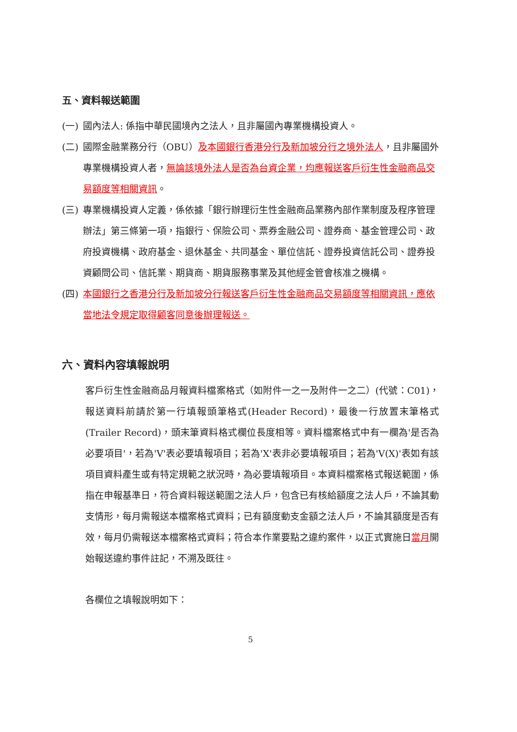五、資料報送範圍
(一) 國內法人: 係指中華民國境內之法人，且非屬國內專業機構投資人。
(二) 國際金融業務分行（OBU）及本國銀行香港分行及新加坡分行之境外法人，且非屬國外專業機構投資人者，無論該境外法人是否為台資企業，均應報送客戶衍生性金融商品交易額度等相關資訊。
(三) 專業機構投資人定義，係依據「銀行辦理衍生性金融商品業務內部作業制度及程序管理辦法」第三條第一項，指銀行、保險公司、票券金融公司、證券商、基金管理公司、政府投資機構、政府基金、退休基金、共同基金、單位信託、證券投資信託公司、證券投資顧問公司、信託業、期貨商、期貨服務事業及其他經金管會核准之機構。
(四) 本國銀行之香港分行及新加坡分行報送客戶衍生性金融商品交易額度等相關資訊，應依當地法令規定取得顧客同意後辦理報送。
六、資料內容填報說明
客戶衍生性金融商品月報資料檔案格式（如附件一之一及附件一之二）(代號：C01)，報送資料前請於第一行填報頭筆格式(Header Record)，最後一行放置末筆格式(Trailer Record)，頭末筆資料格式欄位長度相等。資料檔案格式中有一欄為'是否為必要項目'，若為'V'表必要填報項目；若為'X'表非必要填報項目；若為'V(X)'表如有該項目資料產生或有特定規範之狀況時，為必要填報項目。本資料檔案格式報送範圍，係指在申報基準日，符合資料報送範圍之法人戶，包含已有核給額度之法人戶，不論其動支情形，每月需報送本檔案格式資料；已有額度動支金額之法人戶，不論其額度是否有效，每月仍需報送本檔案格式資料；符合本作業要點之違約案件，以正式實施日當月開始報送違約事件註記，不溯及既往。
各欄位之填報說明如下：
5